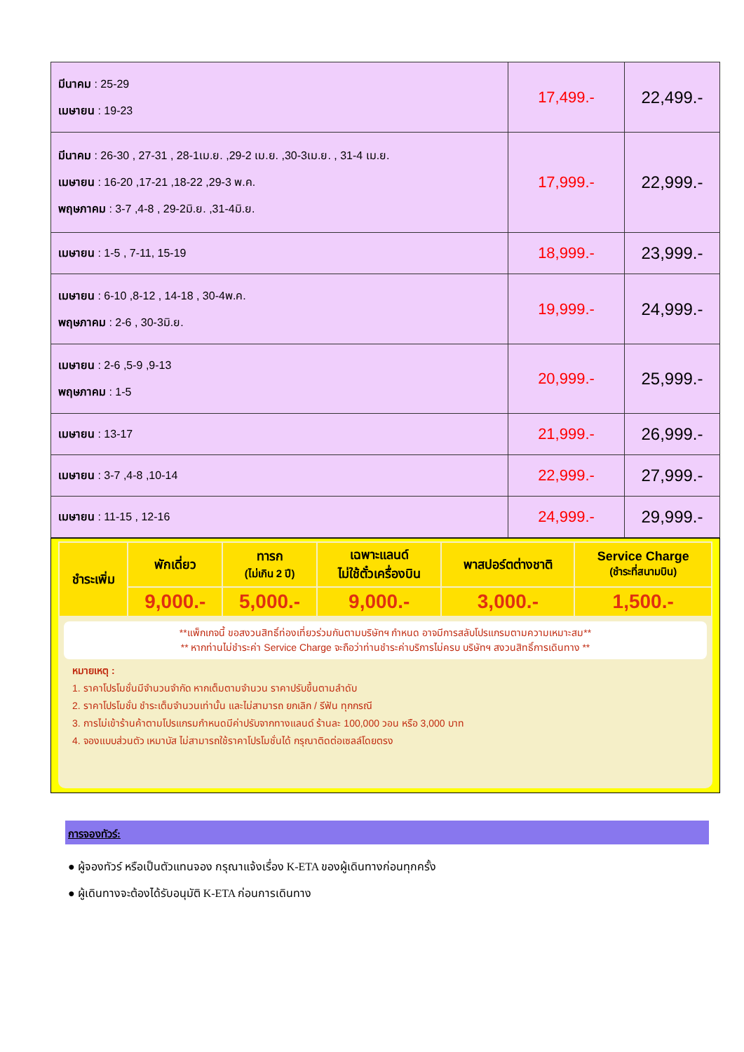| มีนาคม : 25-29 เมษายน : 19-23 | 17,499.- | 22,499.- |
| มีนาคม : 26-30 , 27-31 , 28-1เม.ย. ,29-2 เม.ย. ,30-3เม.ย. , 31-4 เม.ย. เมษายน : 16-20 ,17-21 ,18-22 ,29-3 พ.ค. พฤษภาคม : 3-7 ,4-8 , 29-2มิ.ย. ,31-4มิ.ย. | 17,999.- | 22,999.- |
| เมษายน : 1-5 , 7-11, 15-19 | 18,999.- | 23,999.- |
| เมษายน : 6-10 ,8-12 , 14-18 , 30-4พ.ค. พฤษภาคม : 2-6 , 30-3มิ.ย. | 19,999.- | 24,999.- |
| เมษายน : 2-6 ,5-9 ,9-13 พฤษภาคม : 1-5 | 20,999.- | 25,999.- |
| เมษายน : 13-17 | 21,999.- | 26,999.- |
| เมษายน : 3-7 ,4-8 ,10-14 | 22,999.- | 27,999.- |
| เมษายน : 11-15 , 12-16 | 24,999.- | 29,999.- |
| ชำระเพิ่ม | พักเดี่ยว | ทารก (ไม่เกิน 2 ปี) | เฉพาะแลนด์ ไม่ใช้ตั๋วเครื่องบิน | พาสปอร์ตต่างชาติ | Service Charge (ชำระที่สนามบิน) |
| | 9,000.- | 5,000.- | 9,000.- | 3,000.- | 1,500.- |
**แพ็กเกจนี้ ขอสงวนสิทธิ์ท่องเที่ยวร่วมกันตามบริษัทฯ กำหนด อาจมีการสลับโปรแกรมตามความเหมาะสม**
** หากท่านไม่ชำระค่า Service Charge จะถือว่าท่านชำระค่าบริการไม่ครบ บริษัทฯ สงวนสิทธิ์การเดินทาง **
หมายเหตุ :
1. ราคาโปรโมชั่นมีจำนวนจำกัด หากเต็มตามจำนวน ราคาปรับขึ้นตามลำดับ
2. ราคาโปรโมชั่น ชำระเต็มจำนวนเท่านั้น และไม่สามารถ ยกเลิก / รีฟัน ทุกกรณี
3. การไม่เข้าร้านค้าตามโปรแกรมกำหนดมีค่าปรับจากทางแลนด์ ร้านละ 100,000 วอน หรือ 3,000 บาท
4. จองแบบส่วนตัว เหมาบัส ไม่สามารถใช้ราคาโปรโมชั่นได้ กรุณาติดต่อเซลล์โดยตรง
การจองทัวร์:
● ผู้จองทัวร์ หรือเป็นตัวแทนจอง กรุณาแจ้งเรื่อง K-ETA ของผู้เดินทางก่อนทุกครั้ง
● ผู้เดินทางจะต้องได้รับอนุมัติ K-ETA ก่อนการเดินทาง